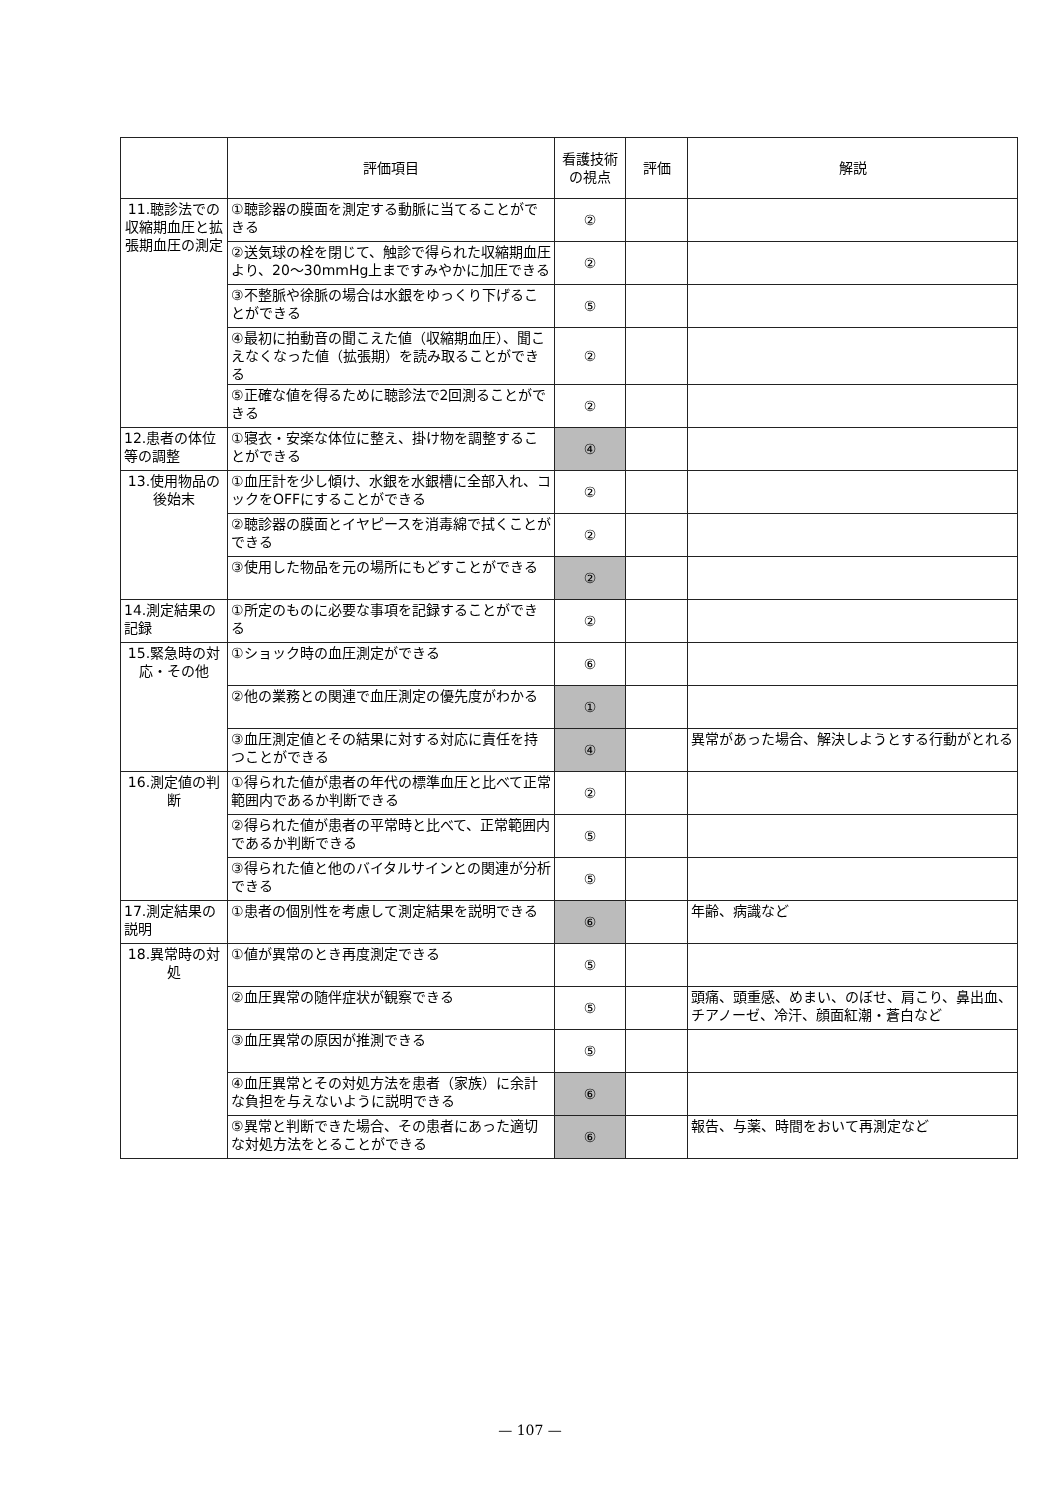| | 評価項目 | 看護技術の視点 | 評価 | 解説 |
| --- | --- | --- | --- | --- |
| 11.聴診法での収縮期血圧と拡張期血圧の測定 | ①聴診器の膜面を測定する動脈に当てることができる | ② | | |
| | ②送気球の栓を閉じて、触診で得られた収縮期血圧より、20〜30mmHg上まですみやかに加圧できる | ② | | |
| | ③不整脈や徐脈の場合は水銀をゆっくり下げることができる | ⑤ | | |
| | ④最初に拍動音の聞こえた値（収縮期血圧）、聞こえなくなった値（拡張期）を読み取ることができる | ② | | |
| | ⑤正確な値を得るために聴診法で2回測ることができる | ② | | |
| 12.患者の体位等の調整 | ①寝衣・安楽な体位に整え、掛け物を調整することができる | ④ | | |
| 13.使用物品の後始末 | ①血圧計を少し傾け、水銀を水銀槽に全部入れ、コックをOFFにすることができる | ② | | |
| | ②聴診器の膜面とイヤピースを消毒綿で拭くことができる | ② | | |
| | ③使用した物品を元の場所にもどすことができる | ② | | |
| 14.測定結果の記録 | ①所定のものに必要な事項を記録することができる | ② | | |
| 15.緊急時の対応・その他 | ①ショック時の血圧測定ができる | ⑥ | | |
| | ②他の業務との関連で血圧測定の優先度がわかる | ① | | |
| | ③血圧測定値とその結果に対する対応に責任を持つことができる | ④ | | 異常があった場合、解決しようとする行動がとれる |
| 16.測定値の判断 | ①得られた値が患者の年代の標準血圧と比べて正常範囲内であるか判断できる | ② | | |
| | ②得られた値が患者の平常時と比べて、正常範囲内であるか判断できる | ⑤ | | |
| | ③得られた値と他のバイタルサインとの関連が分析できる | ⑤ | | |
| 17.測定結果の説明 | ①患者の個別性を考慮して測定結果を説明できる | ⑥ | | 年齢、病識など |
| 18.異常時の対処 | ①値が異常のとき再度測定できる | ⑤ | | |
| | ②血圧異常の随伴症状が観察できる | ⑤ | | 頭痛、頭重感、めまい、のぼせ、肩こり、鼻出血、チアノーゼ、冷汗、顔面紅潮・蒼白など |
| | ③血圧異常の原因が推測できる | ⑤ | | |
| | ④血圧異常とその対処方法を患者（家族）に余計な負担を与えないように説明できる | ⑥ | | |
| | ⑤異常と判断できた場合、その患者にあった適切な対処方法をとることができる | ⑥ | | 報告、与薬、時間をおいて再測定など |
— 107 —